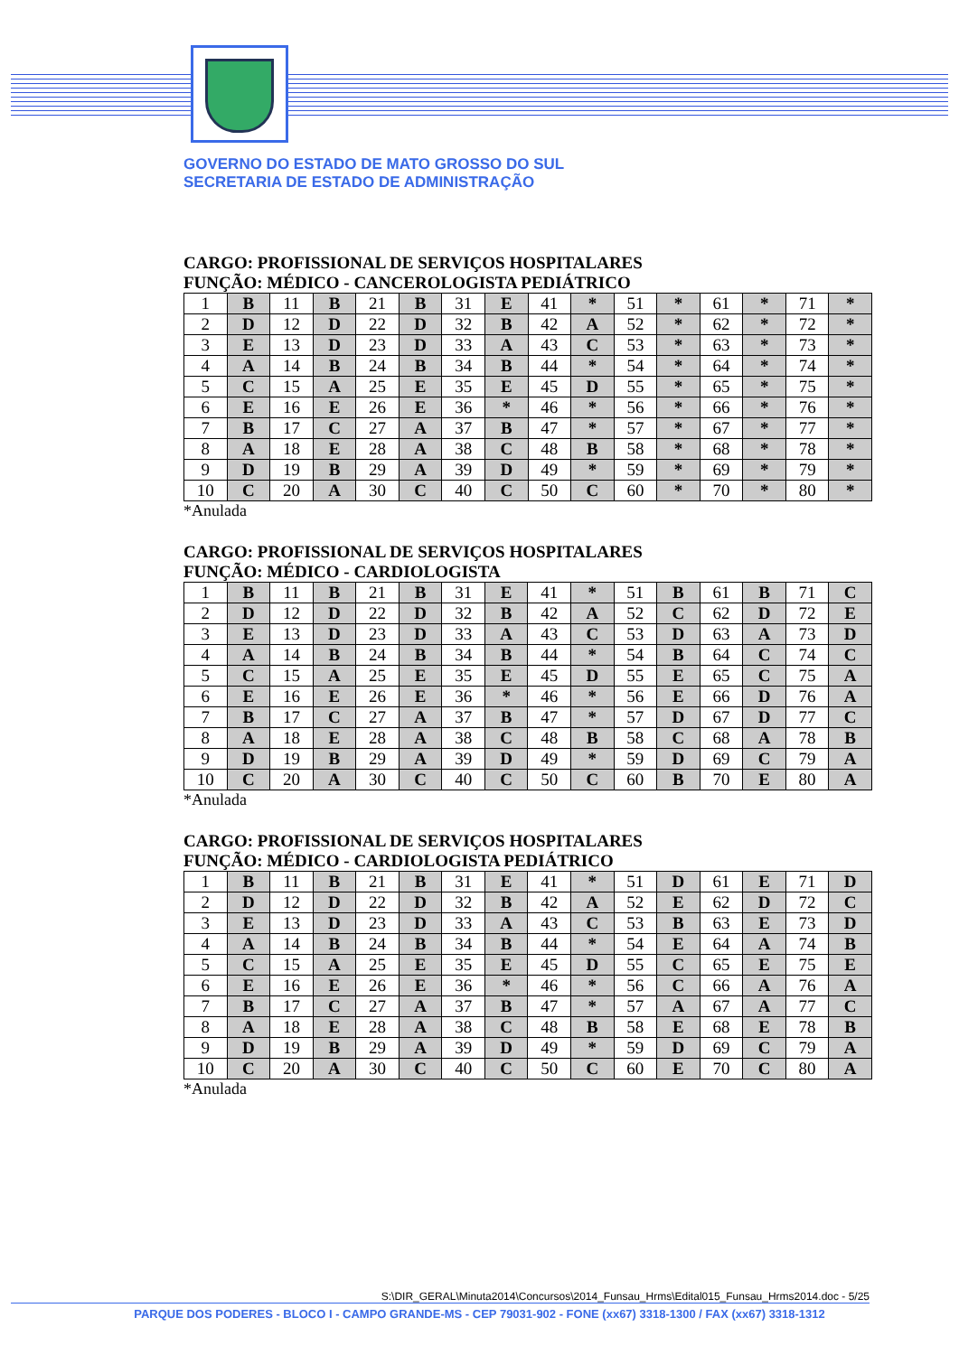GOVERNO DO ESTADO DE MATO GROSSO DO SUL
SECRETARIA DE ESTADO DE ADMINISTRAÇÃO
CARGO: PROFISSIONAL DE SERVIÇOS HOSPITALARES
FUNÇÃO: MÉDICO - CANCEROLOGISTA PEDIÁTRICO
| 1 | B | 11 | B | 21 | B | 31 | E | 41 | * | 51 | * | 61 | * | 71 | * |
| 2 | D | 12 | D | 22 | D | 32 | B | 42 | A | 52 | * | 62 | * | 72 | * |
| 3 | E | 13 | D | 23 | D | 33 | A | 43 | C | 53 | * | 63 | * | 73 | * |
| 4 | A | 14 | B | 24 | B | 34 | B | 44 | * | 54 | * | 64 | * | 74 | * |
| 5 | C | 15 | A | 25 | E | 35 | E | 45 | D | 55 | * | 65 | * | 75 | * |
| 6 | E | 16 | E | 26 | E | 36 | * | 46 | * | 56 | * | 66 | * | 76 | * |
| 7 | B | 17 | C | 27 | A | 37 | B | 47 | * | 57 | * | 67 | * | 77 | * |
| 8 | A | 18 | E | 28 | A | 38 | C | 48 | B | 58 | * | 68 | * | 78 | * |
| 9 | D | 19 | B | 29 | A | 39 | D | 49 | * | 59 | * | 69 | * | 79 | * |
| 10 | C | 20 | A | 30 | C | 40 | C | 50 | C | 60 | * | 70 | * | 80 | * |
*Anulada
CARGO: PROFISSIONAL DE SERVIÇOS HOSPITALARES
FUNÇÃO: MÉDICO - CARDIOLOGISTA
| 1 | B | 11 | B | 21 | B | 31 | E | 41 | * | 51 | B | 61 | B | 71 | C |
| 2 | D | 12 | D | 22 | D | 32 | B | 42 | A | 52 | C | 62 | D | 72 | E |
| 3 | E | 13 | D | 23 | D | 33 | A | 43 | C | 53 | D | 63 | A | 73 | D |
| 4 | A | 14 | B | 24 | B | 34 | B | 44 | * | 54 | B | 64 | C | 74 | C |
| 5 | C | 15 | A | 25 | E | 35 | E | 45 | D | 55 | E | 65 | C | 75 | A |
| 6 | E | 16 | E | 26 | E | 36 | * | 46 | * | 56 | E | 66 | D | 76 | A |
| 7 | B | 17 | C | 27 | A | 37 | B | 47 | * | 57 | D | 67 | D | 77 | C |
| 8 | A | 18 | E | 28 | A | 38 | C | 48 | B | 58 | C | 68 | A | 78 | B |
| 9 | D | 19 | B | 29 | A | 39 | D | 49 | * | 59 | D | 69 | C | 79 | A |
| 10 | C | 20 | A | 30 | C | 40 | C | 50 | C | 60 | B | 70 | E | 80 | A |
*Anulada
CARGO: PROFISSIONAL DE SERVIÇOS HOSPITALARES
FUNÇÃO: MÉDICO - CARDIOLOGISTA PEDIÁTRICO
| 1 | B | 11 | B | 21 | B | 31 | E | 41 | * | 51 | D | 61 | E | 71 | D |
| 2 | D | 12 | D | 22 | D | 32 | B | 42 | A | 52 | E | 62 | D | 72 | C |
| 3 | E | 13 | D | 23 | D | 33 | A | 43 | C | 53 | B | 63 | E | 73 | D |
| 4 | A | 14 | B | 24 | B | 34 | B | 44 | * | 54 | E | 64 | A | 74 | B |
| 5 | C | 15 | A | 25 | E | 35 | E | 45 | D | 55 | C | 65 | E | 75 | E |
| 6 | E | 16 | E | 26 | E | 36 | * | 46 | * | 56 | C | 66 | A | 76 | A |
| 7 | B | 17 | C | 27 | A | 37 | B | 47 | * | 57 | A | 67 | A | 77 | C |
| 8 | A | 18 | E | 28 | A | 38 | C | 48 | B | 58 | E | 68 | E | 78 | B |
| 9 | D | 19 | B | 29 | A | 39 | D | 49 | * | 59 | D | 69 | C | 79 | A |
| 10 | C | 20 | A | 30 | C | 40 | C | 50 | C | 60 | E | 70 | C | 80 | A |
*Anulada
S:\DIR_GERAL\Minuta2014\Concursos\2014_Funsau_Hrms\Edital015_Funsau_Hrms2014.doc - 5/25
PARQUE DOS PODERES - BLOCO I - CAMPO GRANDE-MS - CEP 79031-902 - FONE (xx67) 3318-1300 / FAX (xx67) 3318-1312